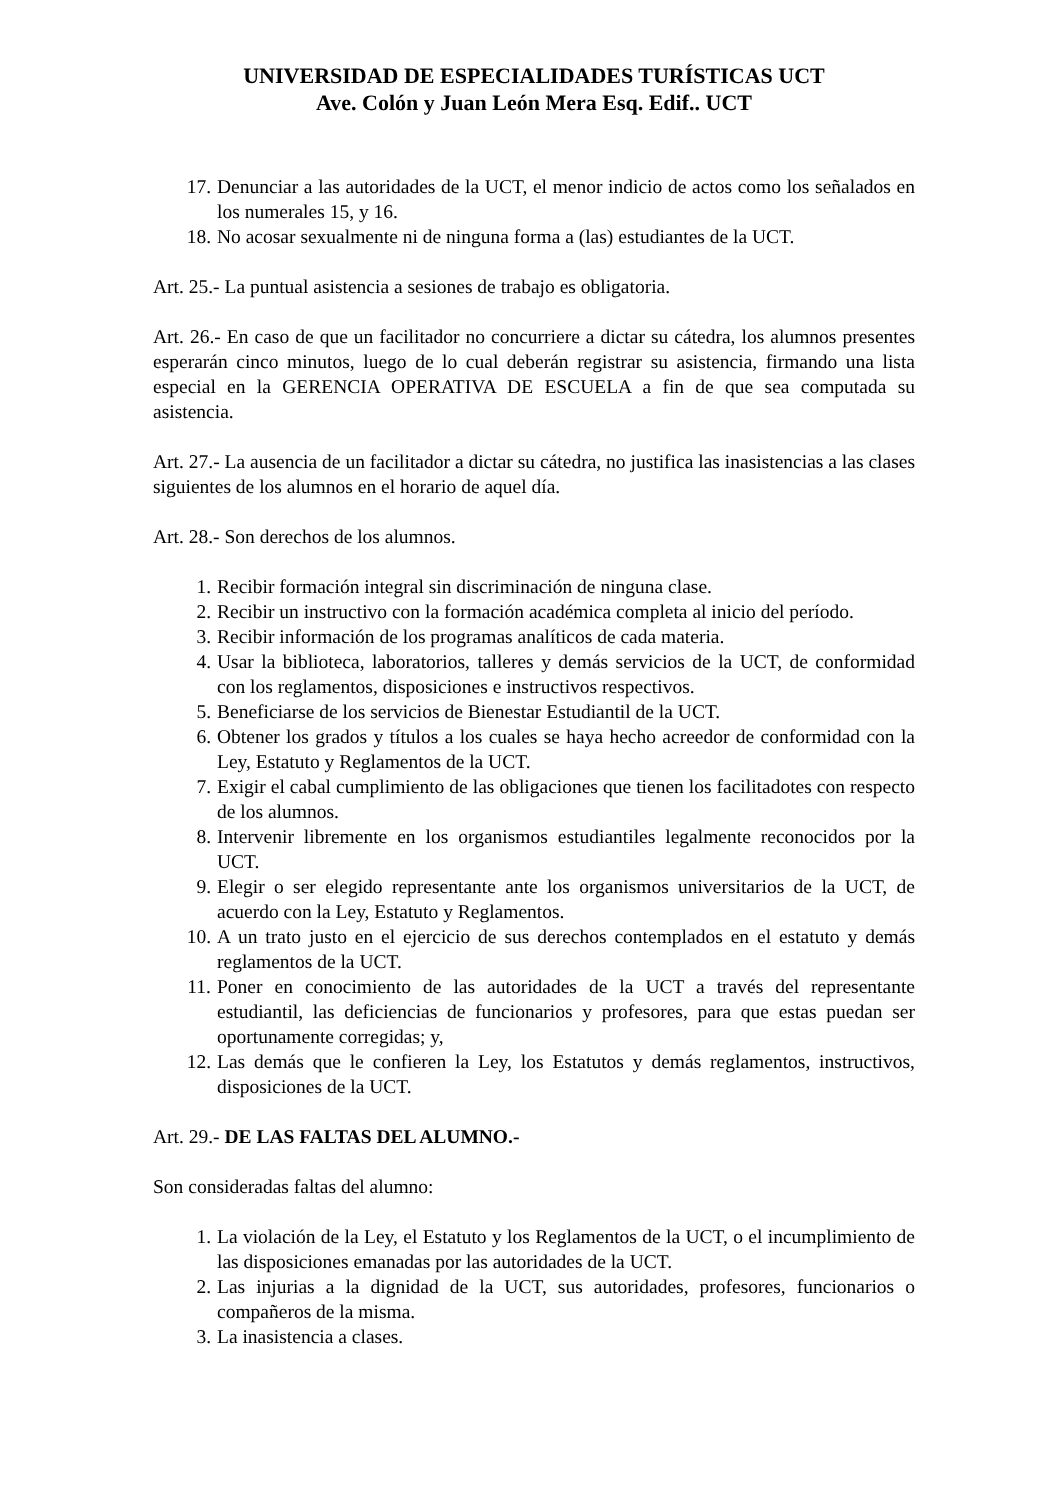UNIVERSIDAD DE ESPECIALIDADES TURÍSTICAS UCT
Ave. Colón y Juan León Mera Esq. Edif.. UCT
17. Denunciar a las autoridades de la UCT, el menor indicio de actos como los señalados en los numerales 15, y 16.
18. No acosar sexualmente ni de ninguna forma a (las) estudiantes de la UCT.
Art. 25.- La puntual asistencia a sesiones de trabajo es obligatoria.
Art. 26.- En caso de que un facilitador no concurriere a dictar su cátedra, los alumnos presentes esperarán cinco minutos, luego de lo cual deberán registrar su asistencia, firmando una lista especial en la GERENCIA OPERATIVA DE ESCUELA a fin de que sea computada su asistencia.
Art. 27.- La ausencia de un facilitador a dictar su cátedra, no justifica las inasistencias a las clases siguientes de los alumnos en el horario de aquel día.
Art. 28.- Son derechos de los alumnos.
1. Recibir formación integral sin discriminación de ninguna clase.
2. Recibir un instructivo con la formación académica completa al inicio del período.
3. Recibir información de los programas analíticos de cada materia.
4. Usar la biblioteca, laboratorios, talleres y demás servicios de la UCT, de conformidad con los reglamentos, disposiciones e instructivos respectivos.
5. Beneficiarse de los servicios de Bienestar Estudiantil de la UCT.
6. Obtener los grados y títulos a los cuales se haya hecho acreedor de conformidad con la Ley, Estatuto y Reglamentos de la UCT.
7. Exigir el cabal cumplimiento de las obligaciones que tienen los facilitadotes con respecto de los alumnos.
8. Intervenir libremente en los organismos estudiantiles legalmente reconocidos por la UCT.
9. Elegir o ser elegido representante ante los organismos universitarios de la UCT, de acuerdo con la Ley, Estatuto y Reglamentos.
10. A un trato justo en el ejercicio de sus derechos contemplados en el estatuto y demás reglamentos de la UCT.
11. Poner en conocimiento de las autoridades de la UCT a través del representante estudiantil, las deficiencias de funcionarios y profesores, para que estas puedan ser oportunamente corregidas; y,
12. Las demás que le confieren la Ley, los Estatutos y demás reglamentos, instructivos, disposiciones de la UCT.
Art. 29.- DE LAS FALTAS DEL ALUMNO.-
Son consideradas faltas del alumno:
1. La violación de la Ley, el Estatuto y los Reglamentos de la UCT, o el incumplimiento de las disposiciones emanadas por las autoridades de la UCT.
2. Las injurias a la dignidad de la UCT, sus autoridades, profesores, funcionarios o compañeros de la misma.
3. La inasistencia a clases.